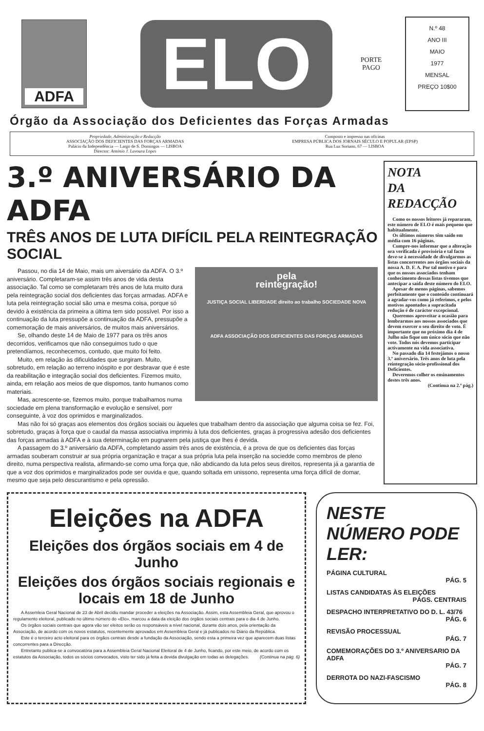ADFA
ELO
PORTE
PAGO
N.º 48
ANO III
MAIO
1977
MENSAL
PREÇO 10$00
Órgão da Associação dos Deficientes das Forças Armadas
Propriedade, Administração e Redacção
ASSOCIAÇÃO DOS DEFICIENTES DAS FORÇAS ARMADAS
Palácio da Independência — Largo de S. Domingos — LISBOA
Director: António J. Lavoura Lopes
Composto e impresso nas oficinas
EMPRESA PÚBLICA DOS JORNAIS SÉCULO E POPULAR (EPSP)
Rua Luz Soriano, 67 — LISBOA
3.º ANIVERSÁRIO DA ADFA
TRÊS ANOS DE LUTA DIFÍCIL PELA REINTEGRAÇÃO SOCIAL
pela
reintegração!
JUSTIÇA SOCIAL LIBERDADE direito ao trabalho SOCIEDADE NOVA
ADFA ASSOCIAÇÃO DOS DEFICIENTES DAS FORÇAS ARMADAS
Passou, no dia 14 de Maio, mais um aiversário da ADFA. O 3.º aniversário. Completaram-se assim três anos de vida desta associação. Tal como se completaram três anos de luta muito dura pela reintegração social dos deficientes das forças armadas. ADFA e luta pela reintegração social são uma e mesma coisa, porque só devido à existência da primeira a última tem sido possível. Por isso a continuação da luta pressupõe a continuação da ADFA, pressupõe a comemoração de mais aniversários, de muitos mais aniversários.
Se, olhando deste 14 de Maio de 1977 para os três anos decorridos, verificamos que não conseguimos tudo o que pretendíamos, reconhecemos, contudo, que muito foi feito.
Muito, em relação às dificuldades que surgiram. Muito, sobretudo, em relação ao terreno inóspito e por desbravar que é este da reabilitação e integração social dos deficientes. Fizemos muito, ainda, em relação aos meios de que dispomos, tanto humanos como materiais.
Mas, acrescente-se, fizemos muito, porque trabalhamos numa sociedade em plena transformação e evolução e sensível, porr conseguinte, à voz dos oprimidos e marginalizados.
Mas não foi só graças aos elementos dos órgãos sociais ou àqueles que trabalham dentro da associação que alguma coisa se fez. Foi, sobretudo, graças à força que o caudal da massa associativa imprimiu à luta dos deficientes, graças à progressiva adesão dos deficientes das forças armadas à ADFA e à sua determinação em pugnarem pela justiça que lhes é devida.
A passagem do 3.º aniversário da ADFA, completando assim três anos de existência, é a prova de que os deficientes das forças armadas souberam construir ar sua própria organização e traçar a sua própria luta pela inserção na sociedde como membros de pleno direito, numa perspectiva realista, afirmando-se como uma força que, não abdicando da luta pelos seus direitos, representa já a garantia de que a voz dos oprimidos e marginalizados pode ser ouvida e que, quando soltada em unissono, representa uma força difícil de domar, mesmo que seja pelo descurantismo e pela opressão.
NOTA
DA
REDACÇÃO
Como os nossos leitores já repararam, este número de ELO é mais pequeno que habitualmente.
Os últimos números têm saído em média com 16 páginas.
Cumpre-nos informar que a alteração ora verificada é provisória e tal facto deve-se à necessidade de divulgarmos as listas concorrentes aos órgãos sociais da nossa A. D. F. A. Por tal motivo e para que os nossos associados tenham conhecimento dessas listas tivemos que antecipar a saída deste número do ELO.
Apesar de menos páginas, sabemos perfeitamente que o conteúdo continuará a agradar-vos como já referimos, e pelos motivos apontados a supracitada redução é de carácter excepcional.
Queremos aproveitar a ocasião para lembrarmos aos nossos associados que devem exercer o seu direito de voto. É importante que no próximo dia 4 de Julho não fique um único sócio que não vote. Todos nós devemos participar activamente na vida associativa.
No passado dia 14 festejámos o nosso 3.º aniversário. Três anos de luta pela reintegração sócio-profissional dos Deficientes.
Deveremos colher os ensinamentos destes três anos.
(Continua na 2.ª pág.)
Eleições na ADFA
Eleições dos órgãos sociais em 4 de Junho
Eleições dos órgãos sociais regionais e locais em 18 de Junho
A Assemleia Geral Nacional de 23 de Abril decidiu mandar proceder a eleições na Associação. Assim, esta Assembleia Geral, que aprovou o regulamento eleitoral, publicado no último número do «Elo», marcou a data da eleição dos órgãos sociais centrais para o dia 4 de Junho.
Os órgãos sociais centrais que agora vão ser eleitos serão os responsáveis a nível nacional, durante dois anos, pela orientação da Associação, de acordo com os novos estatutos, recentemente aprovados em Assembleia Geral e já publicados no Diário da República.
Este é o terceiro acto eleitoral para os órgãos centrais desde a fundação da Associação, sendo esta a primeira vez que aparecem duas listas concorrentes para a Direcção.
Entretanto publica-se a convocatória para a Assembleia Geral Nacional Eleitoral de 4 de Junho, ficando, por este meio, de acordo com os estatutos da Associação, todos os sócios convocados, visto ter sido já feita a devida divulgação em todas as delegações. (Continua na pág. 6)
NESTE NÚMERO PODE LER:
PÁGINA CULTURAL
PÁG. 5
LISTAS CANDIDATAS ÀS ELEIÇÕES
PÁGS. CENTRAIS
DESPACHO INTERPRETATIVO DO D. L. 43/76
PÁG. 6
REVISÃO PROCESSUAL
PÁG. 7
COMEMORAÇÕES DO 3.º ANIVERSARIO DA ADFA
PÁG. 7
DERROTA DO NAZI-FASCISMO
PÁG. 8